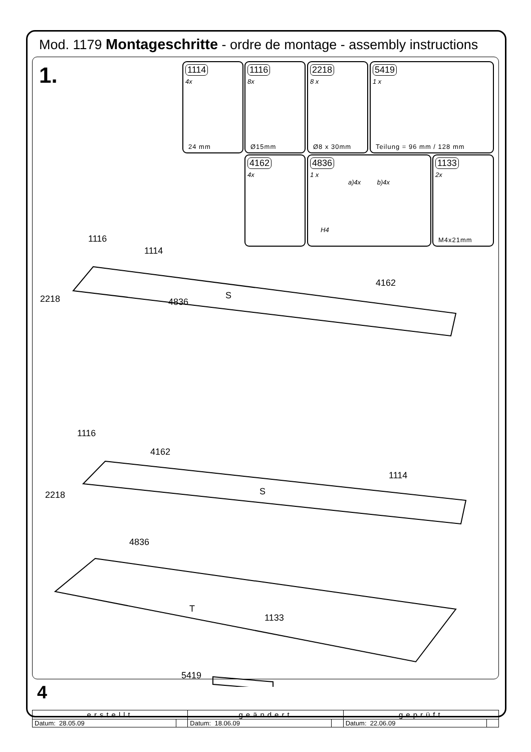Mod. 1179 Montageschritte - ordre de montage - assembly instructions
1.
1114
4x
24 mm
1116
8x
Ø15mm
2218
8 x
Ø8 x 30mm
5419
1 x
Teilung = 96 mm / 128 mm
4162
4x
4836
1 x
a)4x b)4x
H4
1133
2x
M4x21mm
1116
1114
2218
4836
S
4162
1116
4162
2218
S
1114
4836
T
1133
5419
4
| erstellt | | geändert | | geprüft | |
| --- | --- | --- | --- | --- | --- |
| Datum: 28.05.09 | | Datum: 18.06.09 | | Datum: 22.06.09 | |